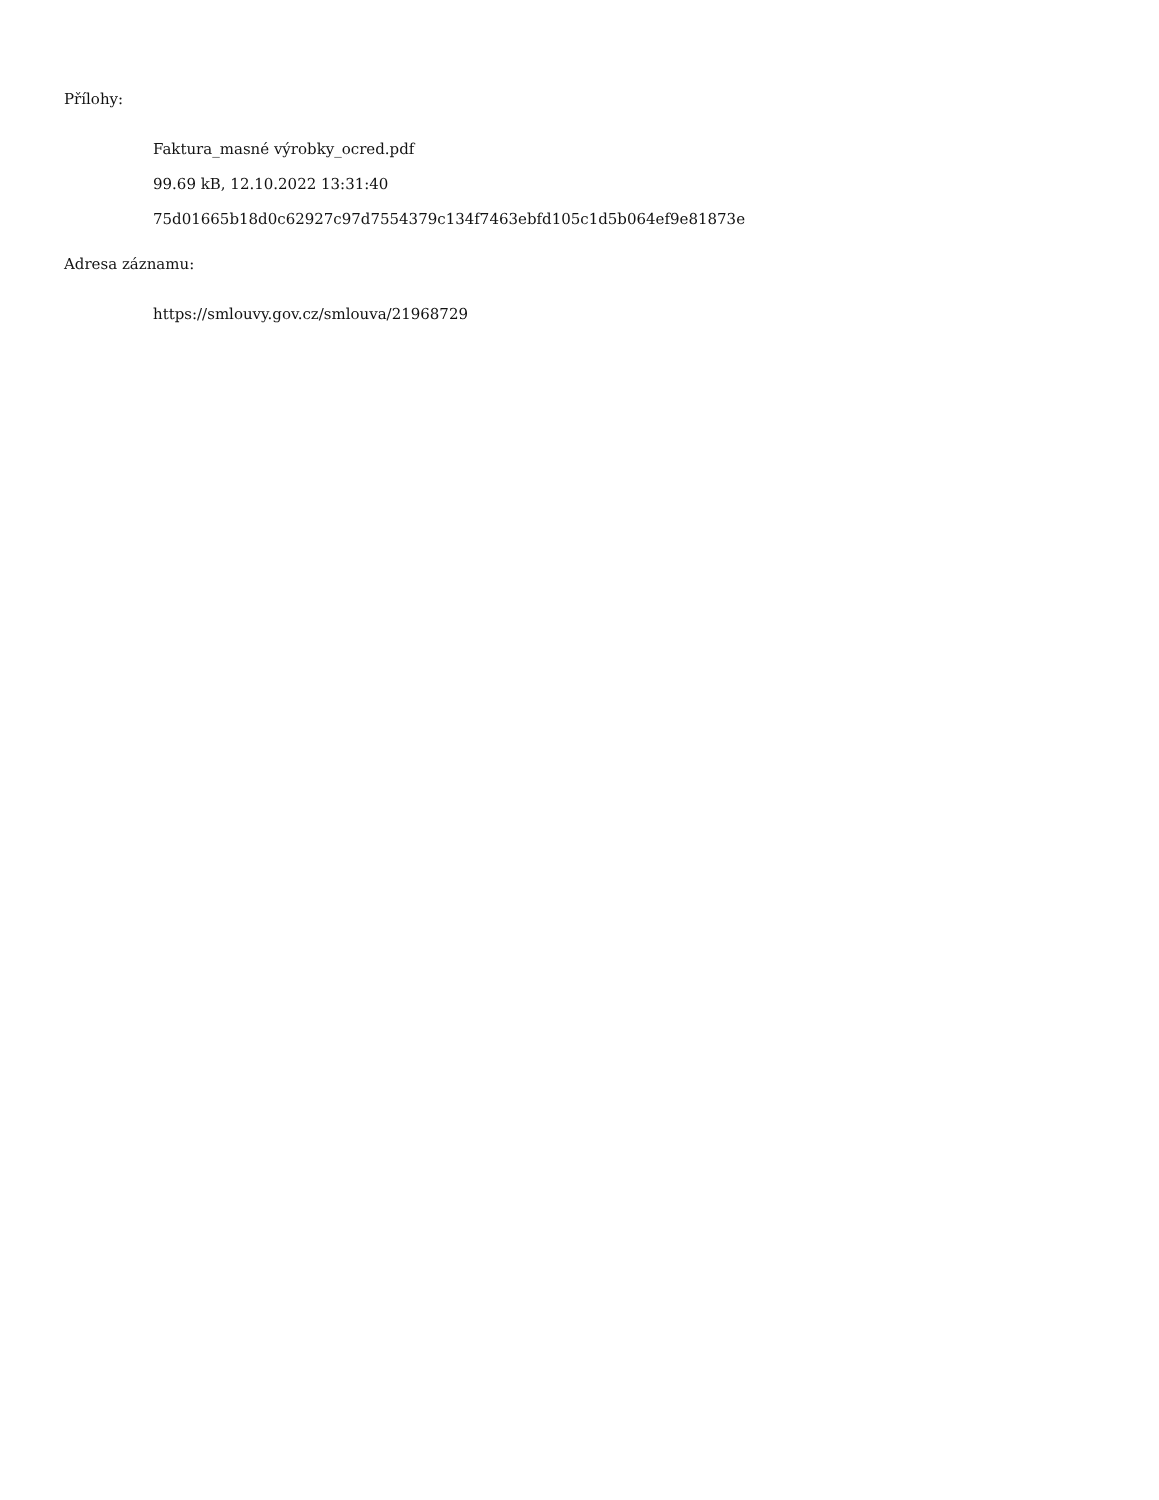Přílohy:
Faktura_masné výrobky_ocred.pdf
99.69 kB, 12.10.2022 13:31:40
75d01665b18d0c62927c97d7554379c134f7463ebfd105c1d5b064ef9e81873e
Adresa záznamu:
https://smlouvy.gov.cz/smlouva/21968729